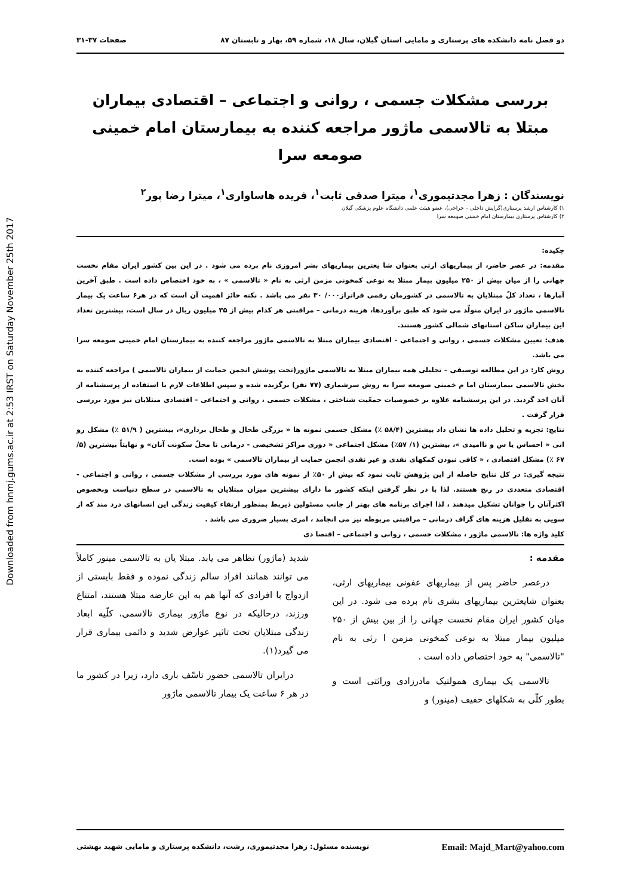Downloaded from hnmj.gums.ac.ir at 2:53 IRST on Saturday November 25th 2017
دو فصل نامه دانشکده های پرستاری و مامایی استان گیلان، سال ۱۸، شماره ۵۹، بهار و تابستان ۸۷ صفحات ۳۷-۳۱
بررسی مشکلات جسمی ، روانی و اجتماعی – اقتصادی بیماران مبتلا به تالاسمی ماژور مراجعه کننده به بیمارستان امام خمینی صومعه سرا
نویسندگان : زهرا مجدتیموری<sup>۱</sup>، میترا صدقی ثابت<sup>۱</sup>، فریده هاساواری<sup>۱</sup>، میترا رضا پور<sup>۲</sup>
۱) کارشناس ارشد پرستاری(گرایش داخلی – جراحی)، عضو هیئت علمی دانشگاه علوم پزشکی گیلان
۲) کارشناس پرستاری بیمارستان امام خمینی صومعه سرا
چکیده:
مقدمه: در عصر حاضر، از بیماریهای ارثی بعنوان شا یعترین بیماریهای بشر امروزی نام برده می شود . در این بین کشور ایران مقام نخست جهانی را از میان بیش از ۲۵۰ میلیون بیمار مبتلا به نوعی کمخونی مزمن ارثی به نام « تالاسمی » ، به خود اختصاص داده است . طبق آخرین آمارها ، تعداد کلّ مبتلایان به تالاسمی در کشورمان رقمی فراتراز۰۰۰/ ۳۰ نفر می باشد . نکته حائز اهمیت آن است که در هر۶ ساعت یک بیمار تالاسمی ماژور در ایران متولّد می شود که طبق برآوردها، هزینه درمانی – مراقبتی هر کدام بیش از ۳۵ میلیون ریال در سال است، بیشترین تعداد این بیماران ساکن استانهای شمالی کشور هستند.
هدف: تعیین مشکلات جسمی ، روانی و اجتماعی - اقتصادی بیماران مبتلا به تالاسمی ماژور مراجعه کننده به بیمارستان امام خمینی صومعه سرا می باشد.
روش کار: در این مطالعه توصیفی – تحلیلی همه بیماران مبتلا به تالاسمی ماژور(تحت پوشش انجمن حمایت از بیماران تالاسمی ) مراجعه کننده به بخش تالاسمی بیمارستان اما م خمینی صومعه سرا به روش سرشماری (۷۷ نفر) برگزیده شده و سپس اطلاعات لازم با استفاده از پرسشنامه از آنان اخذ گردید. در این پرسشنامه علاوه بر خصوصیات جمعّیت شناختی ، مشکلات جسمی ، روانی و اجتماعی - اقتصادی مبتلایان نیز مورد بررسی قرار گرفت .
نتایج: تجزیه و تحلیل داده ها نشان داد بیشترین (۵۸/۴ ٪) مشکل جسمی نمونه ها « بزرگی طحال و طحال برداری»، بیشترین ( ۵۱/۹ ٪) مشکل رو انی « احساس یا س و ناامیدی »، بیشترین (۱/ ۵۷٪) مشکل اجتماعی « دوری مراکز تشخیصی - درمانی تا محلّ سکونت آنان» و نهایتاً بیشترین (۵/ ۶۷ ٪) مشکل اقتصادی ، « کافی نبودن کمکهای نقدی و غیر نقدی انجمن حمایت از بیماران تالاسمی » بوده است.
نتیجه گیری: در کل نتایج حاصله از این پژوهش ثابت نمود که بیش از ۵۰٪ از نمونه های مورد بررسی از مشکلات جسمی ، روانی و اجتماعی - اقتصادی متعددی در رنج هستند. لذا با در نظر گرفتن اینکه کشور ما دارای بیشترین میزان مبتلایان به تالاسمی در سطح دنیاست وبخصوص اکثرآنان را جوانان تشکیل میدهند ، لذا اجرای برنامه های بهتر از جانب مسئولین ذیربط بمنظور ارتقاء کیفیت زندگی این انسانهای درد مند که از سویی به تقلیل هزینه های گزاف درمانی – مراقبتی مربوطه نیز می انجامد ، امری بسیار ضروری می باشد .
کلید واژه ها: تالاسمی ماژور ، مشکلات جسمی ، روانی و اجتماعی – اقتصا دی
مقدمه :
درعصر حاضر پس از بیماریهای عفونی بیماریهای ارثی، بعنوان شایعترین بیماریهای بشری نام برده می شود. در این میان کشور ایران مقام نخست جهانی را از بین بیش از ۲۵۰ میلیون بیمار مبتلا به نوعی کمخونی مزمن ا رثی به نام "تالاسمی" به خود اختصاص داده است .
تالاسمی یک بیماری همولتیک مادرزادی وراثتی است و بطور کلّی به شکلهای خفیف (مینور) و
شدید (ماژور) تظاهر می یابد. مبتلا یان به تالاسمی مینور کاملاً می توانند همانند افراد سالم زندگی نموده و فقط بایستی از ازدواج با افرادی که آنها هم به این عارضه مبتلا هستند، امتناع ورزند، درحالیکه در نوع ماژور بیماری تالاسمی، کلّیه ابعاد زندگی مبتلایان تحت تاثیر عوارض شدید و دائمی بیماری قرار می گیرد(۱).
درایران تالاسمی حضور تاسّف باری دارد، زیرا در کشور ما در هر ۶ ساعت یک بیمار تالاسمی ماژور
نویسنده مسئول: زهرا مجدتیموری، رشت، دانشکده پرستاری و مامایی شهید بهشتی Email: Majd_Mart@yahoo.com